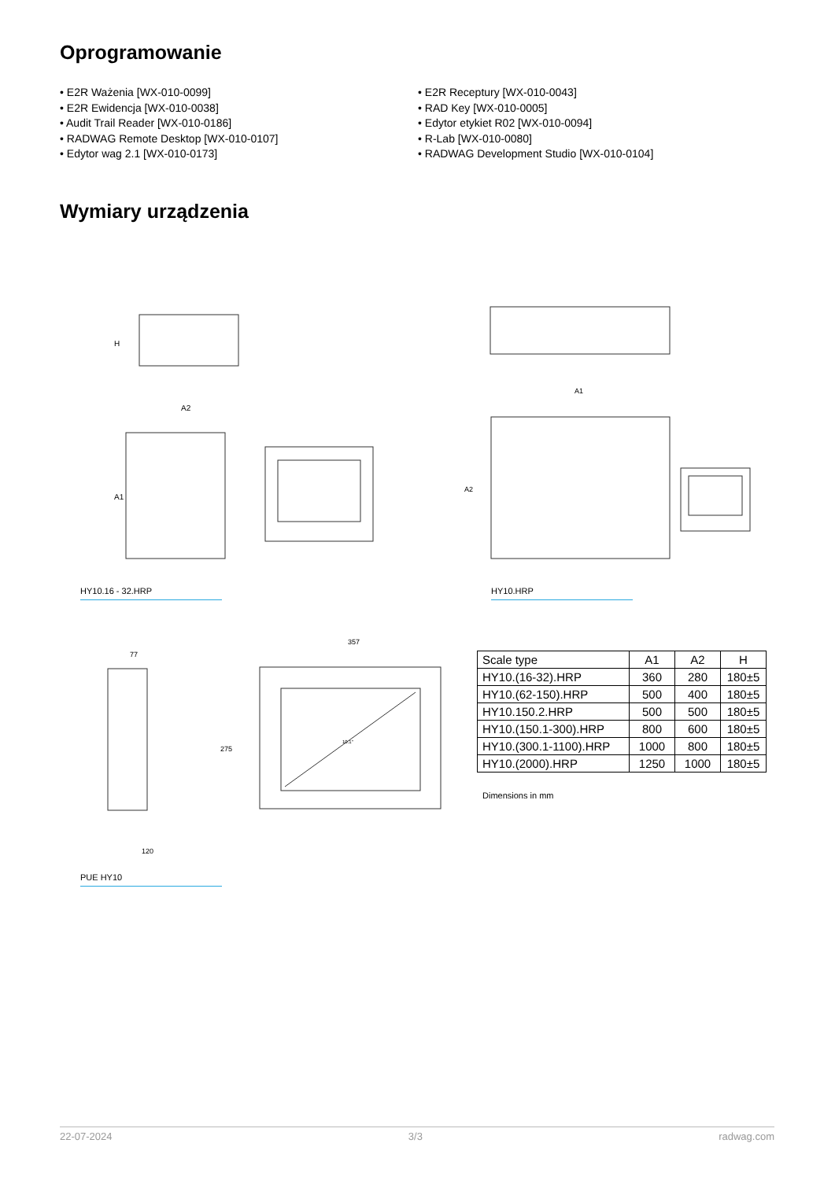Oprogramowanie
• E2R Ważenia [WX-010-0099]
• E2R Ewidencja [WX-010-0038]
• Audit Trail Reader [WX-010-0186]
• RADWAG Remote Desktop [WX-010-0107]
• Edytor wag 2.1 [WX-010-0173]
• E2R Receptury [WX-010-0043]
• RAD Key [WX-010-0005]
• Edytor etykiet R02 [WX-010-0094]
• R-Lab [WX-010-0080]
• RADWAG Development Studio [WX-010-0104]
Wymiary urządzenia
A2
A1
H
A1
A2
HY10.16 - 32.HRP HY10.HRP
77
357
120
275
10.1"
| Scale type | A1 | A2 | H |
| --- | --- | --- | --- |
| HY10.(16-32).HRP | 360 | 280 | 180±5 |
| HY10.(62-150).HRP | 500 | 400 | 180±5 |
| HY10.150.2.HRP | 500 | 500 | 180±5 |
| HY10.(150.1-300).HRP | 800 | 600 | 180±5 |
| HY10.(300.1-1100).HRP | 1000 | 800 | 180±5 |
| HY10.(2000).HRP | 1250 | 1000 | 180±5 |
Dimensions in mm
PUE HY10
22-07-2024 3/3 radwag.com